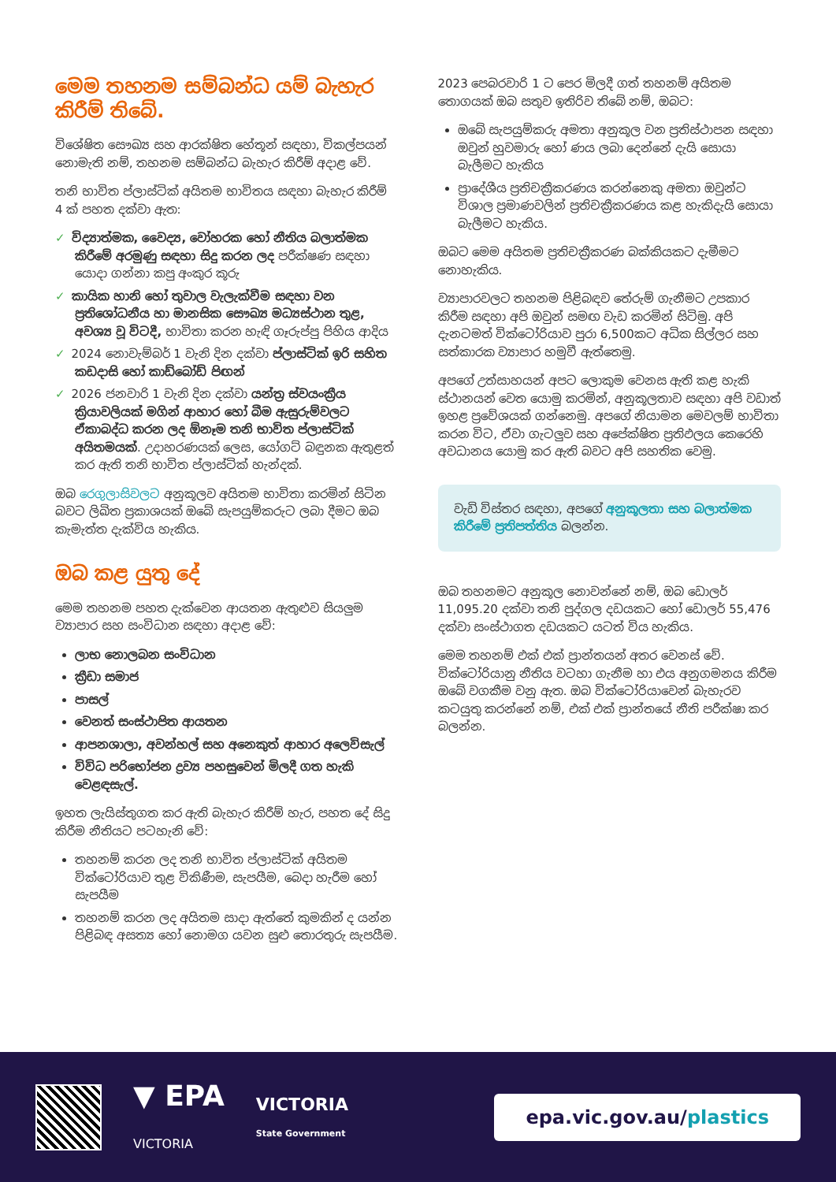මෙම තහනම සම්බන්ධ යම් බැහැර කිරීම් තිබේ.
විශේෂිත සෞඛ්‍ය සහ ආරක්ෂිත හේතූන් සඳහා, විකල්පයන් නොමැති නම්, තහනම සම්බන්ධ බැහැර කිරීම් අදාළ වේ.
තනි භාවිත ප්ලාස්ටික් අයිතම භාවිතය සඳහා බැහැර කිරීම් 4 ක් පහත දක්වා ඇත:
✓ විද්‍යාත්මක, වෛද්‍ය, වෝහරක හෝ නීතිය බලාත්මක කිරීමේ අරමුණු සඳහා සිදු කරන ලද පරීක්ෂණ සඳහා යොදා ගන්නා කපු අංකුර කූරු
✓ කායික හානි හෝ තුවාල වැලැක්වීම සඳහා වන ප්‍රතිශෝධනීය හා මානසික සෞඛ්‍ය මධ්‍යස්ථාන තුළ, අවශ්‍ය වූ විටදී, භාවිතා කරන හැඳි ගෑරුප්පු පිහිය ආදිය
✓ 2024 නොවැම්බර් 1 වැනි දින දක්වා ප්ලාස්ටික් ඉරි සහිත කඩදාසි හෝ කාඩ්බෝඩ් පිඟන්
✓ 2026 ජනවාරි 1 වැනි දින දක්වා යන්ත්‍ර ස්වයංක්‍රීය ක්‍රියාවලියක් මගින් ආහාර හෝ බීම ඇසුරුම්වලට ඒකාබද්ධ කරන ලද ඕනෑම තනි භාවිත ප්ලාස්ටික් අයිතමයක්. උදාහරණයක් ලෙස, යෝගට් බඳුනක ඇතුළත් කර ඇති තනි භාවිත ප්ලාස්ටික් හැන්දක්.
ඔබ රෙගුලාසිවලට අනුකූලව අයිතම භාවිතා කරමින් සිටින බවට ලිඛිත ප්‍රකාශයක් ඔබේ සැපයුම්කරුට ලබා දීමට ඔබ කැමැත්ත දැක්විය හැකිය.
ඔබ කළ යුතු දේ
මෙම තහනම පහත දැක්වෙන ආයතන ඇතුළුව සියලුම ව්‍යාපාර සහ සංවිධාන සඳහා අදාළ වේ:
ලාභ නොලබන සංවිධාන
ක්‍රීඩා සමාජ
පාසල්
වෙනත් සංස්ථාපිත ආයතන
ආපනශාලා, අවන්හල් සහ අනෙකුත් ආහාර අලෙවිසැල්
විවිධ පරිභෝජන ද්‍රව්‍ය පහසුවෙන් මිලදී ගත හැකි වෙළඳසැල්.
ඉහත ලැයිස්තුගත කර ඇති බැහැර කිරීම් හැර, පහත දේ සිදු කිරීම නීතියට පටහැනි වේ:
තහනම් කරන ලද තනි භාවිත ප්ලාස්ටික් අයිතම වික්ටෝරියාව තුළ විකිණීම, සැපයීම, බෙදා හැරීම හෝ සැපයීම
තහනම් කරන ලද අයිතම සාදා ඇත්තේ කුමකින් ද යන්න පිළිබඳ අසත්‍ය හෝ නොමග යවන සුළු තොරතුරු සැපයීම.
2023 පෙබරවාරි 1 ට පෙර මිලදී ගත් තහනම් අයිතම තොගයක් ඔබ සතුව ඉතිරිව තිබේ නම්, ඔබට:
ඔබේ සැපයුම්කරු අමතා අනුකූල වන ප්‍රතිස්ථාපන සඳහා ඔවුන් හුවමාරු හෝ ණය ලබා දෙන්නේ දැයි සොයා බැලීමට හැකිය
ප්‍රාදේශීය ප්‍රතිචක්‍රීකරණය කරන්නෙකු අමතා ඔවුන්ට විශාල ප්‍රමාණවලින් ප්‍රතිචක්‍රීකරණය කළ හැකිදැයි සොයා බැලීමට හැකිය.
ඔබට මෙම අයිතම ප්‍රතිචක්‍රීකරණ බක්කියකට දැමීමට නොහැකිය.
ව්‍යාපාරවලට තහනම පිළිබඳව තේරුම් ගැනීමට උපකාර කිරීම සඳහා අපි ඔවුන් සමඟ වැඩ කරමින් සිටිමු. අපි දැනටමත් වික්ටෝරියාව පුරා 6,500කට අධික සිල්ලර සහ සත්කාරක ව්‍යාපාර හමුවී ඇත්තෙමු.
අපගේ උත්සාහයන් අපට ලොකුම වෙනස ඇති කළ හැකි ස්ථානයන් වෙත යොමු කරමින්, අනුකූලතාව සඳහා අපි වඩාත් ඉහළ ප්‍රවේශයක් ගන්නෙමු. අපගේ නියාමන මෙවලම් භාවිතා කරන විට, ඒවා ගැටලුව සහ අපේක්ෂිත ප්‍රතිඵලය කෙරෙහි අවධානය යොමු කර ඇති බවට අපි සහතික වෙමු.
වැඩි විස්තර සඳහා, අපගේ අනුකූලතා සහ බලාත්මක කිරීමේ ප්‍රතිපත්තිය බලන්න.
ඔබ තහනමට අනුකූල නොවන්නේ නම්, ඔබ ඩොලර් 11,095.20 දක්වා තනි පුද්ගල දඩයකට හෝ ඩොලර් 55,476 දක්වා සංස්ථාගත දඩයකට යටත් විය හැකිය.
මෙම තහනම් එක් එක් ප්‍රාන්තයන් අතර වෙනස් වේ. වික්ටෝරියානු නීතිය වටහා ගැනීම හා එය අනුගමනය කිරීම ඔබේ වගකීම වනු ඇත. ඔබ වික්ටෝරියාවෙන් බැහැරව කටයුතු කරන්නේ නම්, එක් එක් ප්‍රාන්තයේ නීති පරීක්ෂා කර බලන්න.
▼ EPA
VICTORIA
VICTORIA
State Government
epa.vic.gov.au/plastics